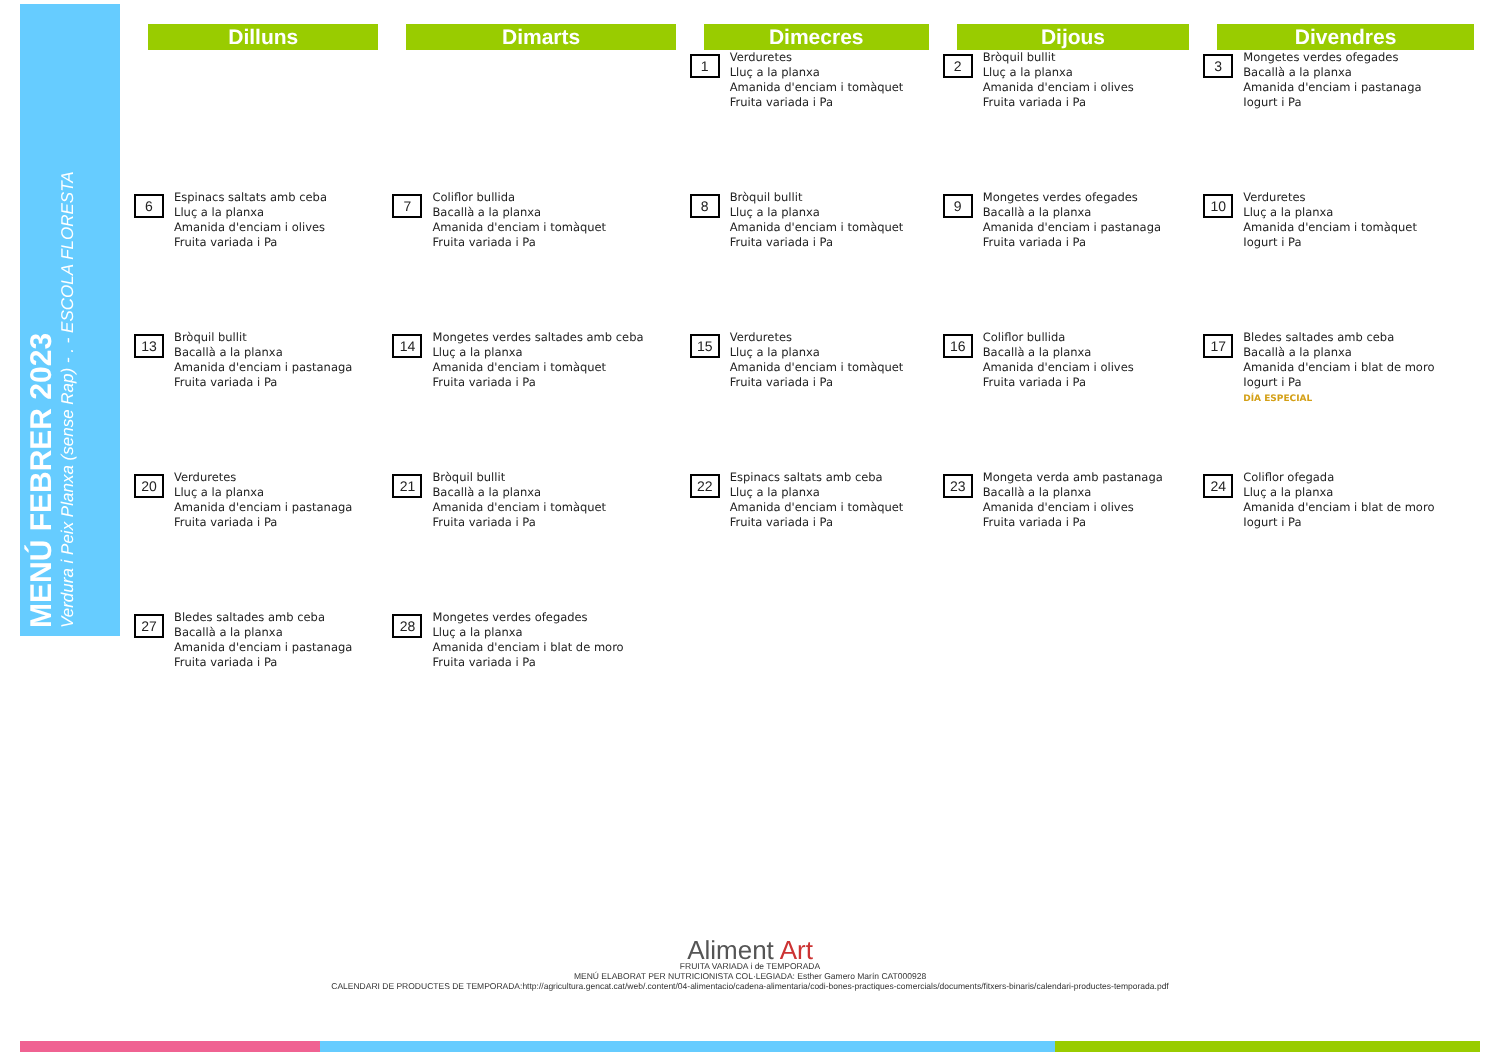MENÚ FEBRER 2023
Verdura i Peix Planxa (sense Rap) - . - ESCOLA FLORESTA
| Dilluns | Dimarts | Dimecres | Dijous | Divendres |
| --- | --- | --- | --- | --- |
| | | 1 Verduretes Lluç a la planxa Amanida d'enciam i tomàquet Fruita variada i Pa | 2 Bròquil bullit Lluç a la planxa Amanida d'enciam i olives Fruita variada i Pa | 3 Mongetes verdes ofegades Bacallà a la planxa Amanida d'enciam i pastanaga Iogurt i Pa |
| 6 Espinacs saltats amb ceba Lluç a la planxa Amanida d'enciam i olives Fruita variada i Pa | 7 Coliflor bullida Bacallà a la planxa Amanida d'enciam i tomàquet Fruita variada i Pa | 8 Bròquil bullit Lluç a la planxa Amanida d'enciam i tomàquet Fruita variada i Pa | 9 Mongetes verdes ofegades Bacallà a la planxa Amanida d'enciam i pastanaga Fruita variada i Pa | 10 Verduretes Lluç a la planxa Amanida d'enciam i tomàquet Iogurt i Pa |
| 13 Bròquil bullit Bacallà a la planxa Amanida d'enciam i pastanaga Fruita variada i Pa | 14 Mongetes verdes saltades amb ceba Lluç a la planxa Amanida d'enciam i tomàquet Fruita variada i Pa | 15 Verduretes Lluç a la planxa Amanida d'enciam i tomàquet Fruita variada i Pa | 16 Coliflor bullida Bacallà a la planxa Amanida d'enciam i olives Fruita variada i Pa | 17 Bledes saltades amb ceba Bacallà a la planxa Amanida d'enciam i blat de moro Iogurt i Pa DÍA ESPECIAL |
| 20 Verduretes Lluç a la planxa Amanida d'enciam i pastanaga Fruita variada i Pa | 21 Bròquil bullit Bacallà a la planxa Amanida d'enciam i tomàquet Fruita variada i Pa | 22 Espinacs saltats amb ceba Lluç a la planxa Amanida d'enciam i tomàquet Fruita variada i Pa | 23 Mongeta verda amb pastanaga Bacallà a la planxa Amanida d'enciam i olives Fruita variada i Pa | 24 Coliflor ofegada Lluç a la planxa Amanida d'enciam i blat de moro Iogurt i Pa |
| 27 Bledes saltades amb ceba Bacallà a la planxa Amanida d'enciam i pastanaga Fruita variada i Pa | 28 Mongetes verdes ofegades Lluç a la planxa Amanida d'enciam i blat de moro Fruita variada i Pa | | | |
Aliment Art
FRUITA VARIADA i de TEMPORADA
MENÚ ELABORAT PER NUTRICIONISTA COL·LEGIADA: Esther Gamero Marín CAT000928
CALENDARI DE PRODUCTES DE TEMPORADA:http://agricultura.gencat.cat/web/.content/04-alimentacio/cadena-alimentaria/codi-bones-practiques-comercials/documents/fitxers-binaris/calendari-productes-temporada.pdf